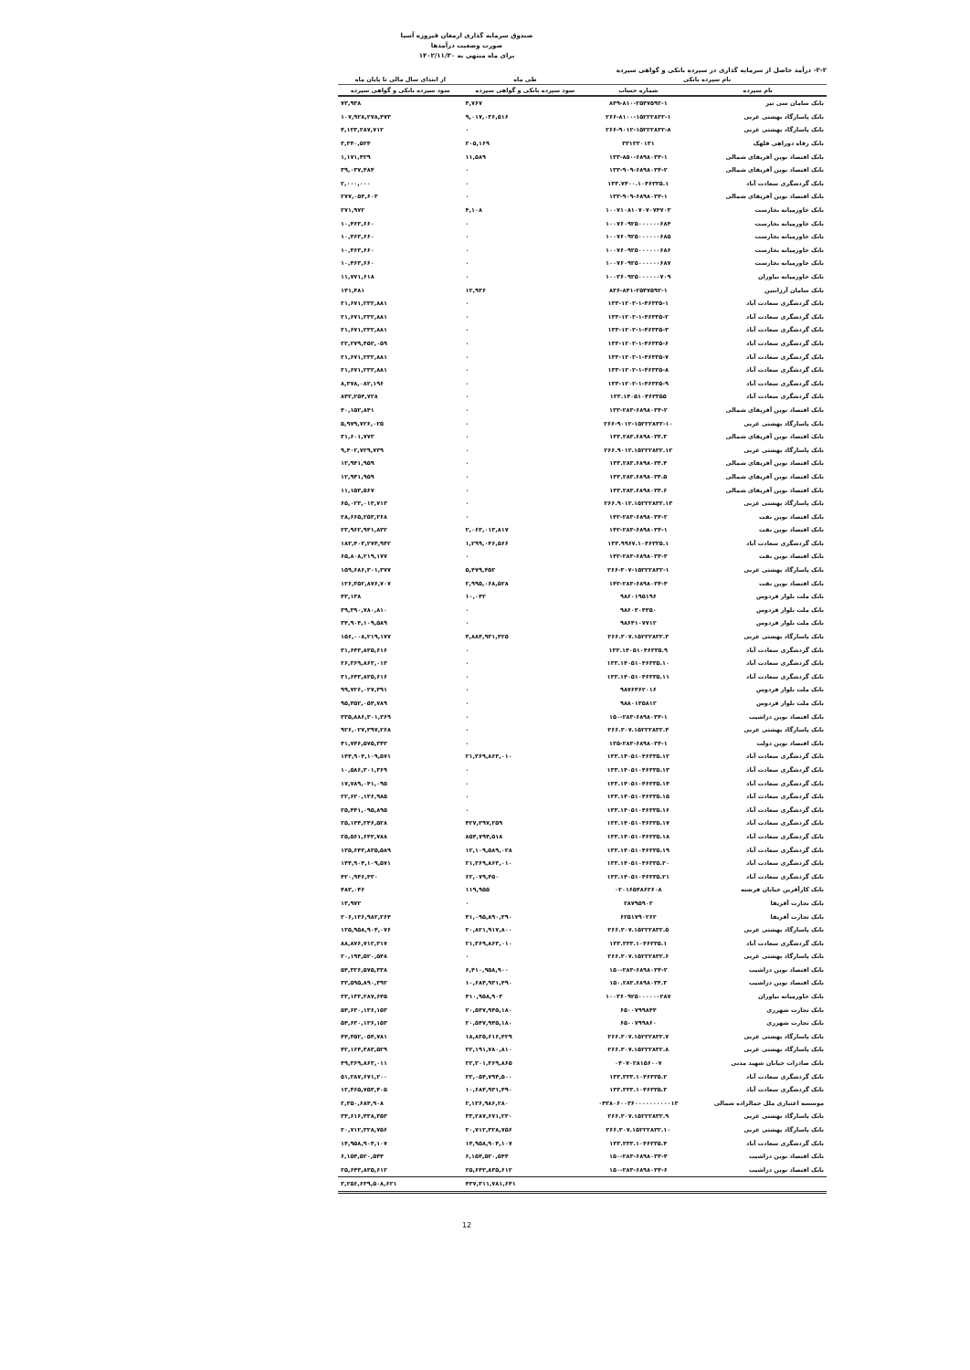صندوق سرمایه گذاری ارمغان فیروزه آسیا
صورت وضعیت درآمدها
برای ماه منتهی به ۱۴۰۲/۱۱/۳۰
۲-۲- درآمد حاصل از سرمایه گذاری در سپرده بانکی و گواهی سپرده
| نام سپرده بانکی | | طی ماه | از ابتدای سال مالی تا پایان ماه |
| --- | --- | --- | --- |
| نام سپرده | شماره حساب | سود سپرده بانکی و گواهی سپرده | سود سپرده بانکی و گواهی سپرده |
| بانک سامان سی تیر | ۸۴۹-۸۱۰-۲۵۴۷۵۹۲-۱ | ۴,۷۶۷ | ۷۳,۹۳۸ |
| بانک پاسارگاد بهشتی غربی | ۲۶۶-۸۱۰۰-۱۵۲۲۲۸۳۲-۱ | ۹,۰۱۷,۰۳۶,۵۱۶ | ۱۰۷,۹۲۸,۲۷۸,۴۷۳ |
| بانک پاسارگاد بهشتی غربی | ۲۶۶-۹۰۱۲-۱۵۲۲۲۸۳۲-۸ | ۰ | ۴,۱۲۳,۲۸۷,۷۱۲ |
| بانک رفاه دوراهی قلهک | ۳۳۱۳۳۰۱۳۱ | ۲۰۵,۱۶۹ | ۳,۳۴۰,۵۲۴ |
| بانک اقتصاد نوین آفریقای شمالی | ۱۳۳-۸۵۰-۶۸۹۸۰۳۴-۱ | ۱۱,۵۸۹ | ۱,۱۷۱,۴۲۹ |
| بانک اقتصاد نوین آفریقای شمالی | ۱۳۳-۹۰۹-۶۸۹۸۰۳۴-۲ | ۰ | ۳۹,۰۳۷,۴۸۴ |
| بانک گردشگری سعادت آباد | ۱۳۳.۷۴۰۰.۱۰۴۶۳۳۵.۱ | ۰ | ۲,۰۰۰,۰۰۰ |
| بانک اقتصاد نوین آفریقای شمالی | ۱۳۳-۹۰۹-۶۸۹۸۰۳۴-۱ | ۰ | ۲۷۷,۰۵۴,۶۰۳ |
| بانک خاورمیانه بخارست | ۱۰۰۷۱۰۸۱۰۷۰۷۰۷۴۷۰۳ | ۴,۱۰۸ | ۲۷۱,۹۷۲ |
| بانک خاورمیانه بخارست | ۱۰۰۷۶۰۹۲۵۰۰۰۰۰۰۶۸۴ | ۰ | ۱۰,۴۶۳,۶۶۰ |
| بانک خاورمیانه بخارست | ۱۰۰۷۶۰۹۲۵۰۰۰۰۰۰۶۸۵ | ۰ | ۱۰,۴۶۳,۶۶۰ |
| بانک خاورمیانه بخارست | ۱۰۰۷۶۰۹۲۵۰۰۰۰۰۰۶۸۶ | ۰ | ۱۰,۴۶۳,۶۶۰ |
| بانک خاورمیانه بخارست | ۱۰۰۷۶۰۹۲۵۰۰۰۰۰۰۶۸۷ | ۰ | ۱۰,۴۶۳,۶۶۰ |
| بانک خاورمیانه نیاوران | ۱۰۰۳۶۰۹۲۵۰۰۰۰۰۰۷۰۹ | ۰ | ۱۱,۷۷۱,۶۱۸ |
| بانک سامان آرژانتین | ۸۳۶-۸۴۱-۲۵۴۷۵۹۲-۱ | ۱۲,۹۳۶ | ۱۴۱,۴۸۱ |
| بانک گردشگری سعادت آباد | ۱۳۳-۱۲۰۲-۱-۴۶۳۳۵-۱ | ۰ | ۲۱,۶۷۱,۲۳۲,۸۸۱ |
| بانک گردشگری سعادت آباد | ۱۳۳-۱۲۰۲-۱-۴۶۳۳۵-۲ | ۰ | ۲۱,۶۷۱,۲۳۲,۸۸۱ |
| بانک گردشگری سعادت آباد | ۱۳۳-۱۲۰۲-۱-۴۶۳۳۵-۳ | ۰ | ۲۱,۶۷۱,۲۳۲,۸۸۱ |
| بانک گردشگری سعادت آباد | ۱۳۳-۱۲۰۲-۱-۴۶۳۳۵-۶ | ۰ | ۲۲,۲۷۹,۴۵۲,۰۵۹ |
| بانک گردشگری سعادت آباد | ۱۳۳-۱۲۰۲-۱-۴۶۳۳۵-۷ | ۰ | ۲۱,۶۷۱,۲۳۲,۸۸۱ |
| بانک گردشگری سعادت آباد | ۱۳۳-۱۲۰۲-۱-۴۶۳۳۵-۸ | ۰ | ۲۱,۶۷۱,۲۳۲,۸۸۱ |
| بانک گردشگری سعادت آباد | ۱۳۳-۱۲۰۲-۱-۴۶۳۳۵-۹ | ۰ | ۸,۳۷۸,۰۸۲,۱۹۶ |
| بانک گردشگری سعادت آباد | ۱۳۳.۱۴۰۵۱۰۴۶۳۳۵۵ | ۰ | ۸۴۲,۲۵۴,۷۲۸ |
| بانک اقتصاد نوین آفریقای شمالی | ۱۳۳-۲۸۳-۶۸۹۸۰۳۴-۲ | ۰ | ۴۰,۱۵۲,۸۴۱ |
| بانک پاسارگاد بهشتی غربی | ۲۶۶-۹۰۱۲-۱۵۲۲۲۸۳۲-۱۰ | ۰ | ۵,۹۷۹,۷۲۶,۰۲۵ |
| بانک اقتصاد نوین آفریقای شمالی | ۱۳۳.۲۸۳.۶۸۹۸۰۳۴.۳ | ۰ | ۳۱,۶۰۱,۷۷۳ |
| بانک پاسارگاد بهشتی غربی | ۲۶۶.۹۰۱۲.۱۵۲۲۲۸۳۲.۱۲ | ۰ | ۹,۴۰۲,۷۲۹,۷۳۹ |
| بانک اقتصاد نوین آفریقای شمالی | ۱۳۳.۲۸۳.۶۸۹۸۰۳۴.۴ | ۰ | ۱۲,۹۴۱,۹۵۹ |
| بانک اقتصاد نوین آفریقای شمالی | ۱۳۳.۲۸۳.۶۸۹۸۰۳۴.۵ | ۰ | ۱۲,۹۴۱,۹۵۹ |
| بانک اقتصاد نوین آفریقای شمالی | ۱۳۳.۲۸۳.۶۸۹۸۰۳۴.۶ | ۰ | ۱۱,۱۵۳,۵۶۷ |
| بانک پاسارگاد بهشتی غربی | ۲۶۶.۹۰۱۲.۱۵۲۲۲۸۳۲.۱۳ | ۰ | ۶۵,۰۲۳,۰۱۳,۷۱۳ |
| بانک اقتصاد نوین نفت | ۱۴۲-۲۸۳-۶۸۹۸۰۳۴-۲ | ۰ | ۲۸,۶۶۵,۲۵۳,۲۶۸ |
| بانک اقتصاد نوین نفت | ۱۴۲-۲۸۳-۶۸۹۸۰۳۴-۱ | ۲,۰۶۳,۰۱۳,۸۱۷ | ۲۳,۹۶۲,۹۴۱,۸۳۲ |
| بانک گردشگری سعادت آباد | ۱۳۳.۹۹۶۷.۱۰۴۶۳۳۵.۱ | ۱,۲۹۹,۰۴۶,۵۶۶ | ۱۸۳,۴۰۳,۲۷۴,۹۴۲ |
| بانک اقتصاد نوین نفت | ۱۴۲-۲۸۳-۶۸۹۸۰۳۴-۳ | ۰ | ۶۵,۸۰۸,۲۱۹,۱۷۷ |
| بانک پاسارگاد بهشتی غربی | ۲۶۶-۳۰۷-۱۵۲۲۲۸۳۲-۱ | ۵,۴۷۹,۴۵۲ | ۱۵۹,۶۸۶,۳۰۱,۳۷۷ |
| بانک اقتصاد نوین نفت | ۱۴۲-۲۸۳-۶۸۹۸۰۳۴-۴ | ۲,۹۹۵,۰۶۸,۵۲۸ | ۱۲۶,۳۵۲,۸۷۶,۷۰۷ |
| بانک ملت بلوار فردوس | ۹۸۶۰۱۹۵۱۹۶ | ۱۰,۰۴۲ | ۴۳,۱۳۸ |
| بانک ملت بلوار فردوس | ۹۸۶۰۳۰۴۳۵۰ | ۰ | ۳۹,۳۹۰,۷۸۰,۸۱۰ |
| بانک ملت بلوار فردوس | ۹۸۶۴۱۰۷۷۱۲ | ۰ | ۳۴,۹۰۴,۱۰۹,۵۸۹ |
| بانک پاسارگاد بهشتی غربی | ۲۶۶.۳۰۷.۱۵۲۲۲۸۳۲.۳ | ۴,۸۸۴,۹۳۱,۴۲۵ | ۱۵۶,۰۰۸,۲۱۹,۱۷۷ |
| بانک گردشگری سعادت آباد | ۱۳۳.۱۴۰۵۱۰۴۶۳۳۵.۹ | ۰ | ۳۱,۶۴۳,۸۳۵,۶۱۶ |
| بانک گردشگری سعادت آباد | ۱۳۳.۱۴۰۵۱۰۴۶۳۳۵.۱۰ | ۰ | ۲۶,۳۶۹,۸۶۳,۰۱۳ |
| بانک گردشگری سعادت آباد | ۱۳۳.۱۴۰۵۱۰۴۶۳۳۵.۱۱ | ۰ | ۳۱,۶۴۳,۸۳۵,۶۱۶ |
| بانک ملت بلوار فردوس | ۹۸۷۶۴۶۲۰۱۶ | ۰ | ۹۹,۷۲۶,۰۲۷,۳۹۱ |
| بانک ملت بلوار فردوس | ۹۸۸۰۱۳۵۸۱۲ | ۰ | ۹۵,۴۵۲,۰۵۴,۷۸۹ |
| بانک اقتصاد نوین دزاشیب | ۱۵۰-۲۸۳-۶۸۹۸۰۳۴-۱ | ۰ | ۳۳۵,۸۸۶,۳۰۱,۳۶۹ |
| بانک پاسارگاد بهشتی غربی | ۲۶۶.۳۰۷.۱۵۲۲۲۸۳۲.۴ | ۰ | ۹۲۶,۰۲۷,۳۹۷,۲۶۸ |
| بانک اقتصاد نوین دولت | ۱۳۵-۲۸۳-۶۸۹۸۰۳۴-۱ | ۰ | ۴۱,۷۴۶,۵۷۵,۳۴۳ |
| بانک گردشگری سعادت آباد | ۱۳۳.۱۴۰۵۱۰۴۶۳۳۵.۱۲ | ۲۱,۳۶۹,۸۶۳,۰۱۰ | ۱۴۴,۹۰۴,۱۰۹,۵۷۱ |
| بانک گردشگری سعادت آباد | ۱۳۳.۱۴۰۵۱۰۴۶۳۳۵.۱۳ | ۰ | ۱۰,۵۸۶,۳۰۱,۳۶۹ |
| بانک گردشگری سعادت آباد | ۱۳۳.۱۴۰۵۱۰۴۶۳۳۵.۱۴ | ۰ | ۱۷,۷۸۹,۰۴۱,۰۹۵ |
| بانک گردشگری سعادت آباد | ۱۳۳.۱۴۰۵۱۰۴۶۳۳۵.۱۵ | ۰ | ۲۲,۶۳۰,۱۳۶,۹۸۵ |
| بانک گردشگری سعادت آباد | ۱۳۳.۱۴۰۵۱۰۴۶۳۳۵.۱۶ | ۰ | ۲۵,۴۴۱,۰۹۵,۸۹۵ |
| بانک گردشگری سعادت آباد | ۱۳۳.۱۴۰۵۱۰۴۶۳۳۵.۱۷ | ۴۲۷,۳۹۷,۲۵۹ | ۲۵,۱۳۴,۲۴۶,۵۲۸ |
| بانک گردشگری سعادت آباد | ۱۳۳.۱۴۰۵۱۰۴۶۳۳۵.۱۸ | ۸۵۴,۷۹۴,۵۱۸ | ۲۵,۵۶۱,۶۴۳,۷۸۸ |
| بانک گردشگری سعادت آباد | ۱۳۳.۱۴۰۵۱۰۴۶۳۳۵.۱۹ | ۱۲,۱۰۹,۵۸۹,۰۲۸ | ۱۳۵,۶۴۳,۸۳۵,۵۸۹ |
| بانک گردشگری سعادت آباد | ۱۳۳.۱۴۰۵۱۰۴۶۳۳۵.۲۰ | ۲۱,۳۶۹,۸۶۳,۰۱۰ | ۱۴۴,۹۰۴,۱۰۹,۵۷۱ |
| بانک گردشگری سعادت آباد | ۱۳۳.۱۴۰۵۱۰۴۶۳۳۵.۲۱ | ۶۲,۰۷۹,۴۵۰ | ۴۲۰,۹۴۶,۴۳۰ |
| بانک کارآفرین خیابان فرشته | ۰۲۰۱۶۵۴۸۶۲۶۰۸ | ۱۱۹,۹۵۵ | ۴۸۳,۰۴۶ |
| بانک تجارت آفریقا | ۲۸۷۹۵۹۰۲ | ۰ | ۱۳,۹۷۲ |
| بانک تجارت آفریقا | ۶۲۵۱۷۹۰۲۶۲ | ۴۱,۰۹۵,۸۹۰,۳۹۰ | ۲۰۶,۱۳۶,۹۸۲,۲۶۴ |
| بانک پاسارگاد بهشتی غربی | ۲۶۶.۳۰۷.۱۵۲۲۲۸۳۲.۵ | ۲۰,۸۲۱,۹۱۷,۸۰۰ | ۱۲۵,۹۵۸,۹۰۴,۰۷۶ |
| بانک گردشگری سعادت آباد | ۱۳۳.۳۳۳.۱۰۴۶۳۳۵.۱ | ۲۱,۳۶۹,۸۶۳,۰۱۰ | ۸۸,۸۷۶,۷۱۲,۳۱۷ |
| بانک پاسارگاد بهشتی غربی | ۲۶۶.۳۰۷.۱۵۲۲۲۸۳۲.۶ | ۰ | ۲۰,۱۹۴,۵۲۰,۵۴۸ |
| بانک اقتصاد نوین دزاشیب | ۱۵۰-۲۸۳-۶۸۹۸۰۳۴-۲ | ۶,۴۱۰,۹۵۸,۹۰۰ | ۵۴,۳۲۶,۵۷۵,۳۳۸ |
| بانک اقتصاد نوین دزاشیب | ۱۵۰.۲۸۳.۶۸۹۸۰۳۴.۳ | ۱۰,۶۸۴,۹۳۱,۴۹۰ | ۳۳,۵۹۵,۸۹۰,۳۹۲ |
| بانک خاورمیانه نیاوران | ۱۰۰۳۶۰۹۲۵۰۰۰۰۰۰۲۸۷ | ۴۱۰,۹۵۸,۹۰۳ | ۳۳,۱۳۳,۲۸۷,۶۴۵ |
| بانک تجارت شهرری | ۶۵۰۰۷۹۹۸۴۴ | ۲۰,۵۴۷,۹۴۵,۱۸۰ | ۵۴,۶۳۰,۱۳۶,۱۵۳ |
| بانک تجارت شهرری | ۶۵۰۰۷۹۹۸۶۰ | ۲۰,۵۴۷,۹۴۵,۱۸۰ | ۵۴,۶۳۰,۱۳۶,۱۵۳ |
| بانک پاسارگاد بهشتی غربی | ۲۶۶.۳۰۷.۱۵۲۲۲۸۳۲.۷ | ۱۸,۸۳۵,۶۱۶,۴۲۹ | ۴۴,۴۵۲,۰۵۴,۷۸۱ |
| بانک پاسارگاد بهشتی غربی | ۲۶۶.۳۰۷.۱۵۲۲۲۸۳۲.۸ | ۲۲,۱۹۱,۷۸۰,۸۱۰ | ۴۲,۱۶۴,۳۸۳,۵۲۹ |
| بانک صادرات خیابان شهید مدنی | ۰۴۰۷۰۲۸۱۵۶۰۰۷ | ۲۲,۳۰۱,۳۶۹,۸۶۵ | ۴۹,۳۶۹,۸۶۳,۰۱۱ |
| بانک گردشگری سعادت آباد | ۱۳۳.۳۳۳.۱۰۴۶۳۳۵.۲ | ۲۲,۰۵۴,۷۹۴,۵۰۰ | ۵۱,۲۸۷,۶۷۱,۲۰۰ |
| بانک گردشگری سعادت آباد | ۱۳۳.۳۳۳.۱۰۴۶۳۳۵.۳ | ۱۰,۶۸۴,۹۳۱,۴۹۰ | ۱۲,۴۶۵,۷۵۳,۴۰۵ |
| موسسه اعتباری ملل جمالزاده شمالی | ۰۴۳۸۰۶۰۰۳۶۰۰۰۰۰۰۰۰۰۰۱۳ | ۲,۱۳۶,۹۸۶,۲۸۰ | ۲,۳۵۰,۶۸۴,۹۰۸ |
| بانک پاسارگاد بهشتی غربی | ۲۶۶.۳۰۷.۱۵۲۲۲۸۳۲.۹ | ۳۳,۲۸۷,۶۷۱,۲۳۰ | ۳۴,۶۱۶,۴۳۸,۳۵۳ |
| بانک پاسارگاد بهشتی غربی | ۲۶۶.۳۰۷.۱۵۲۲۲۸۳۲.۱۰ | ۲۰,۷۱۲,۳۲۸,۷۵۶ | ۲۰,۷۱۲,۳۲۸,۷۵۶ |
| بانک گردشگری سعادت آباد | ۱۳۳.۳۳۳.۱۰۴۶۳۳۵.۴ | ۱۴,۹۵۸,۹۰۴,۱۰۷ | ۱۴,۹۵۸,۹۰۴,۱۰۷ |
| بانک اقتصاد نوین دزاشیب | ۱۵۰-۲۸۳-۶۸۹۸۰۳۴-۴ | ۶,۱۵۴,۵۲۰,۵۴۴ | ۶,۱۵۴,۵۲۰,۵۴۴ |
| بانک اقتصاد نوین دزاشیب | ۱۵۰-۲۸۳-۶۸۹۸۰۳۴-۶ | ۲۵,۶۴۳,۸۳۵,۶۱۲ | ۲۵,۶۴۳,۸۳۵,۶۱۲ |
| | | ۴۳۷,۳۱۱,۷۸۱,۶۴۱ | ۳,۲۵۶,۶۳۹,۵۰۸,۶۲۱ |
12